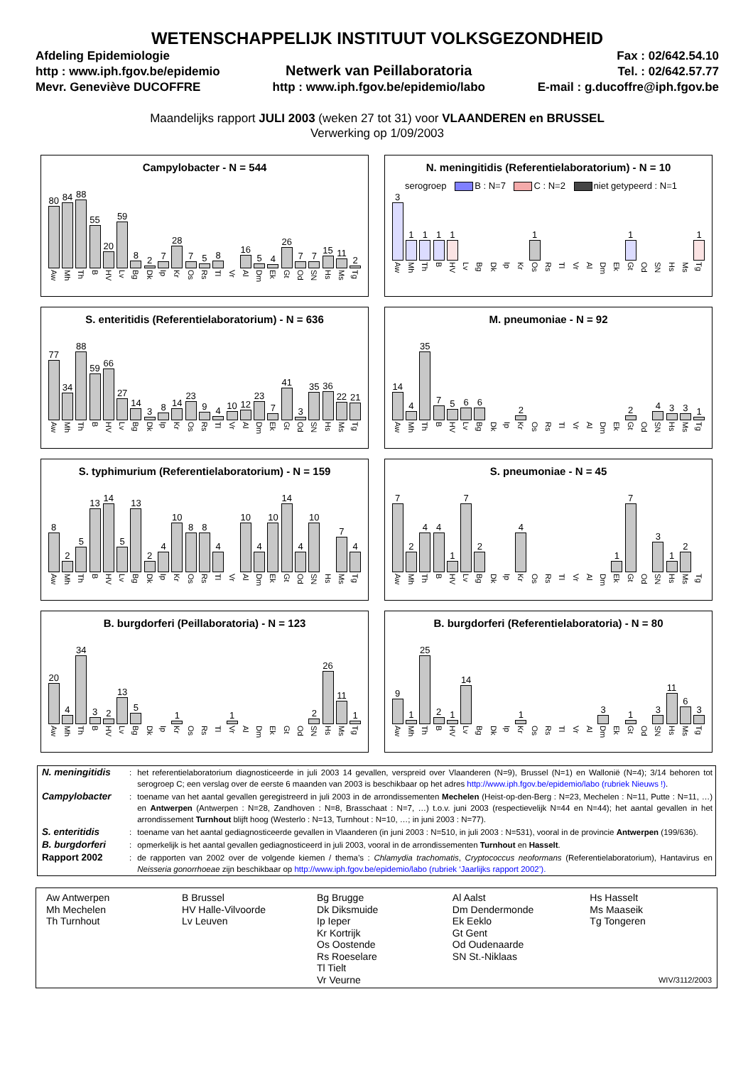WETENSCHAPPELIJK INSTITUUT VOLKSGEZONDHEID
Afdeling Epidemiologie
http : www.iph.fgov.be/epidemio
Mevr. Geneviève DUCOFFRE
Netwerk van Peillaboratoria
http : www.iph.fgov.be/epidemio/labo
Fax : 02/642.54.10
Tel. : 02/642.57.77
E-mail : g.ducoffre@iph.fgov.be
Maandelijks rapport JULI 2003 (weken 27 tot 31) voor VLAANDEREN en BRUSSEL
Verwerking op 1/09/2003
Campylobacter - N = 544
80
Aw
84
Mh
88
Th
55
B
20
HV
59
Lv
8
Bg
2
Dk
7
Ip
28
Kr
7
Os
5
Rs
8
Tl
Vr
16
Al
5
Dm
4
Ek
26
Gt
7
Od
7
SN
15
Hs
11
Ms
2
Tg
N. meningitidis (Referentielaboratorium) - N = 10
serogroep B : N=7 C : N=2 niet getypeerd : N=1
3
Aw
1
Mh
1
Th
1
B
1
HV
Lv
Bg
Dk
Ip
Kr
1
Os
Rs
Tl
Vr
Al
Dm
Ek
1
Gt
Od
SN
Hs
Ms
1
Tg
S. enteritidis (Referentielaboratorium) - N = 636
77
Aw
34
Mh
88
Th
59
B
66
HV
27
Lv
14
Bg
3
Dk
8
Ip
14
Kr
23
Os
9
Rs
4
Tl
10
Vr
12
Al
23
Dm
7
Ek
41
Gt
3
Od
35
SN
36
Hs
22
Ms
21
Tg
M. pneumoniae - N = 92
14
Aw
4
Mh
35
Th
7
B
5
HV
6
Lv
6
Bg
Dk
Ip
2
Kr
Os
Rs
Tl
Vr
Al
Dm
Ek
2
Gt
Od
4
SN
3
Hs
3
Ms
1
Tg
S. typhimurium (Referentielaboratorium) - N = 159
8
Aw
2
Mh
5
Th
13
B
14
HV
5
Lv
13
Bg
2
Dk
4
Ip
10
Kr
8
Os
8
Rs
4
Tl
Vr
10
Al
4
Dm
10
Ek
14
Gt
4
Od
10
SN
Hs
7
Ms
4
Tg
S. pneumoniae - N = 45
7
Aw
2
Mh
4
Th
4
B
1
HV
7
Lv
2
Bg
Dk
Ip
4
Kr
Os
Rs
Tl
Vr
Al
Dm
1
Ek
7
Gt
Od
3
SN
1
Hs
2
Ms
Tg
B. burgdorferi (Peillaboratoria) - N = 123
20
Aw
4
Mh
34
Th
3
B
2
HV
13
Lv
5
Bg
Dk
Ip
1
Kr
Os
Rs
Tl
1
Vr
Al
Dm
Ek
Gt
Od
2
SN
26
Hs
11
Ms
1
Tg
B. burgdorferi (Referentielaboratoria) - N = 80
9
Aw
1
Mh
25
Th
2
B
1
HV
14
Lv
Bg
Dk
Ip
1
Kr
Os
Rs
Tl
Vr
Al
3
Dm
Ek
1
Gt
Od
3
SN
11
Hs
6
Ms
3
Tg
| N. meningitidis | : | het referentielaboratorium diagnosticeerde in juli 2003 14 gevallen, verspreid over Vlaanderen (N=9), Brussel (N=1) en Wallonië (N=4); 3/14 behoren tot serogroep C; een verslag over de eerste 6 maanden van 2003 is beschikbaar op het adres http://www.iph.fgov.be/epidemio/labo (rubriek Nieuws !) . |
| Campylobacter | : | toename van het aantal gevallen geregistreerd in juli 2003 in de arrondissementen Mechelen (Heist-op-den-Berg : N=23, Mechelen : N=11, Putte : N=11, …) en Antwerpen (Antwerpen : N=28, Zandhoven : N=8, Brasschaat : N=7, …) t.o.v. juni 2003 (respectievelijk N=44 en N=44); het aantal gevallen in het arrondissement Turnhout blijft hoog (Westerlo : N=13, Turnhout : N=10, …; in juni 2003 : N=77). |
| S. enteritidis | : | toename van het aantal gediagnosticeerde gevallen in Vlaanderen (in juni 2003 : N=510, in juli 2003 : N=531), vooral in de provincie Antwerpen (199/636). |
| B. burgdorferi | : | opmerkelijk is het aantal gevallen gediagnosticeerd in juli 2003, vooral in de arrondissementen Turnhout en Hasselt . |
| Rapport 2002 | : | de rapporten van 2002 over de volgende kiemen / thema’s : Chlamydia trachomatis , Cryptococcus neoformans (Referentielaboratorium), Hantavirus en Neisseria gonorrhoeae zijn beschikbaar op http://www.iph.fgov.be/epidemio/labo (rubriek ‘Jaarlijks rapport 2002’). |
| Aw Antwerpen Mh Mechelen Th Turnhout | B Brussel HV Halle-Vilvoorde Lv Leuven | Bg Brugge Dk Diksmuide Ip Ieper Kr Kortrijk Os Oostende Rs Roeselare Tl Tielt Vr Veurne | Al Aalst Dm Dendermonde Ek Eeklo Gt Gent Od Oudenaarde SN St.-Niklaas | Hs Hasselt Ms Maaseik Tg Tongeren WIV/3112/2003 |